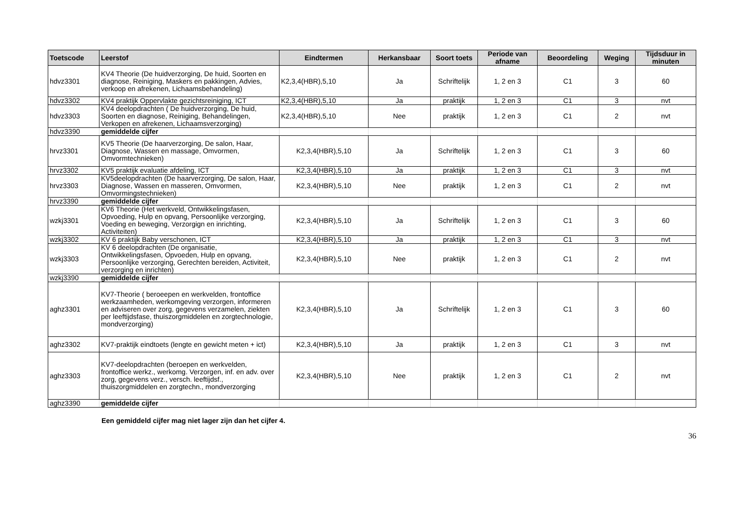| Toetscode | Leerstof | Eindtermen | Herkansbaar | Soort toets | Periode van afname | Beoordeling | Weging | Tijdsduur in minuten |
| --- | --- | --- | --- | --- | --- | --- | --- | --- |
| hdvz3301 | KV4 Theorie (De huidverzorging, De huid, Soorten en diagnose, Reiniging, Maskers en pakkingen, Advies, verkoop en afrekenen, Lichaamsbehandeling) | K2,3,4(HBR),5,10 | Ja | Schriftelijk | 1, 2 en 3 | C1 | 3 | 60 |
| hdvz3302 | KV4 praktijk Oppervlakte gezichtsreiniging, ICT | K2,3,4(HBR),5,10 | Ja | praktijk | 1, 2 en 3 | C1 | 3 | nvt |
| hdvz3303 | KV4 deelopdrachten ( De huidverzorging, De huid, Soorten en diagnose, Reiniging, Behandelingen, Verkopen en afrekenen, Lichaamsverzorging) | K2,3,4(HBR),5,10 | Nee | praktijk | 1, 2 en 3 | C1 | 2 | nvt |
| hdvz3390 | gemiddelde cijfer | | | | | | | |
| hrvz3301 | KV5 Theorie (De haarverzorging, De salon, Haar, Diagnose, Wassen en massage, Omvormen, Omvormtechnieken) | K2,3,4(HBR),5,10 | Ja | Schriftelijk | 1, 2 en 3 | C1 | 3 | 60 |
| hrvz3302 | KV5 praktijk evaluatie afdeling, ICT | K2,3,4(HBR),5,10 | Ja | praktijk | 1, 2 en 3 | C1 | 3 | nvt |
| hrvz3303 | KV5deelopdrachten (De haarverzorging, De salon, Haar, Diagnose, Wassen en masseren, Omvormen, Omvormingstechnieken) | K2,3,4(HBR),5,10 | Nee | praktijk | 1, 2 en 3 | C1 | 2 | nvt |
| hrvz3390 | gemiddelde cijfer | | | | | | | |
| wzkj3301 | KV6 Theorie (Het werkveld, Ontwikkelingsfasen, Opvoeding, Hulp en opvang, Persoonlijke verzorging, Voeding en beweging, Verzorgign en inrichting, Activiteiten) | K2,3,4(HBR),5,10 | Ja | Schriftelijk | 1, 2 en 3 | C1 | 3 | 60 |
| wzkj3302 | KV 6 praktijk Baby verschonen, ICT | K2,3,4(HBR),5,10 | Ja | praktijk | 1, 2 en 3 | C1 | 3 | nvt |
| wzkj3303 | KV 6 deelopdrachten (De organisatie, Ontwikkelingsfasen, Opvoeden, Hulp en opvang, Persoonlijke verzorging, Gerechten bereiden, Activiteit, verzorging en inrichten) | K2,3,4(HBR),5,10 | Nee | praktijk | 1, 2 en 3 | C1 | 2 | nvt |
| wzkj3390 | gemiddelde cijfer | | | | | | | |
| aghz3301 | KV7-Theorie ( beroeepen en werkvelden, frontoffice werkzaamheden, werkomgeving verzorgen, informeren en adviseren over zorg, gegevens verzamelen, ziekten per leeftijdsfase, thuiszorgmiddelen en zorgtechnologie, mondverzorging) | K2,3,4(HBR),5,10 | Ja | Schriftelijk | 1, 2 en 3 | C1 | 3 | 60 |
| aghz3302 | KV7-praktijk eindtoets (lengte en gewicht meten + ict) | K2,3,4(HBR),5,10 | Ja | praktijk | 1, 2 en 3 | C1 | 3 | nvt |
| aghz3303 | KV7-deelopdrachten (beroepen en werkvelden, frontoffice werkz., werkomg. Verzorgen, inf. en adv. over zorg, gegevens verz., versch. leeftijdsf., thuiszorgmiddelen en zorgtechn., mondverzorging | K2,3,4(HBR),5,10 | Nee | praktijk | 1, 2 en 3 | C1 | 2 | nvt |
| aghz3390 | gemiddelde cijfer | | | | | | | |
Een gemiddeld cijfer mag niet lager zijn dan het cijfer 4.
36